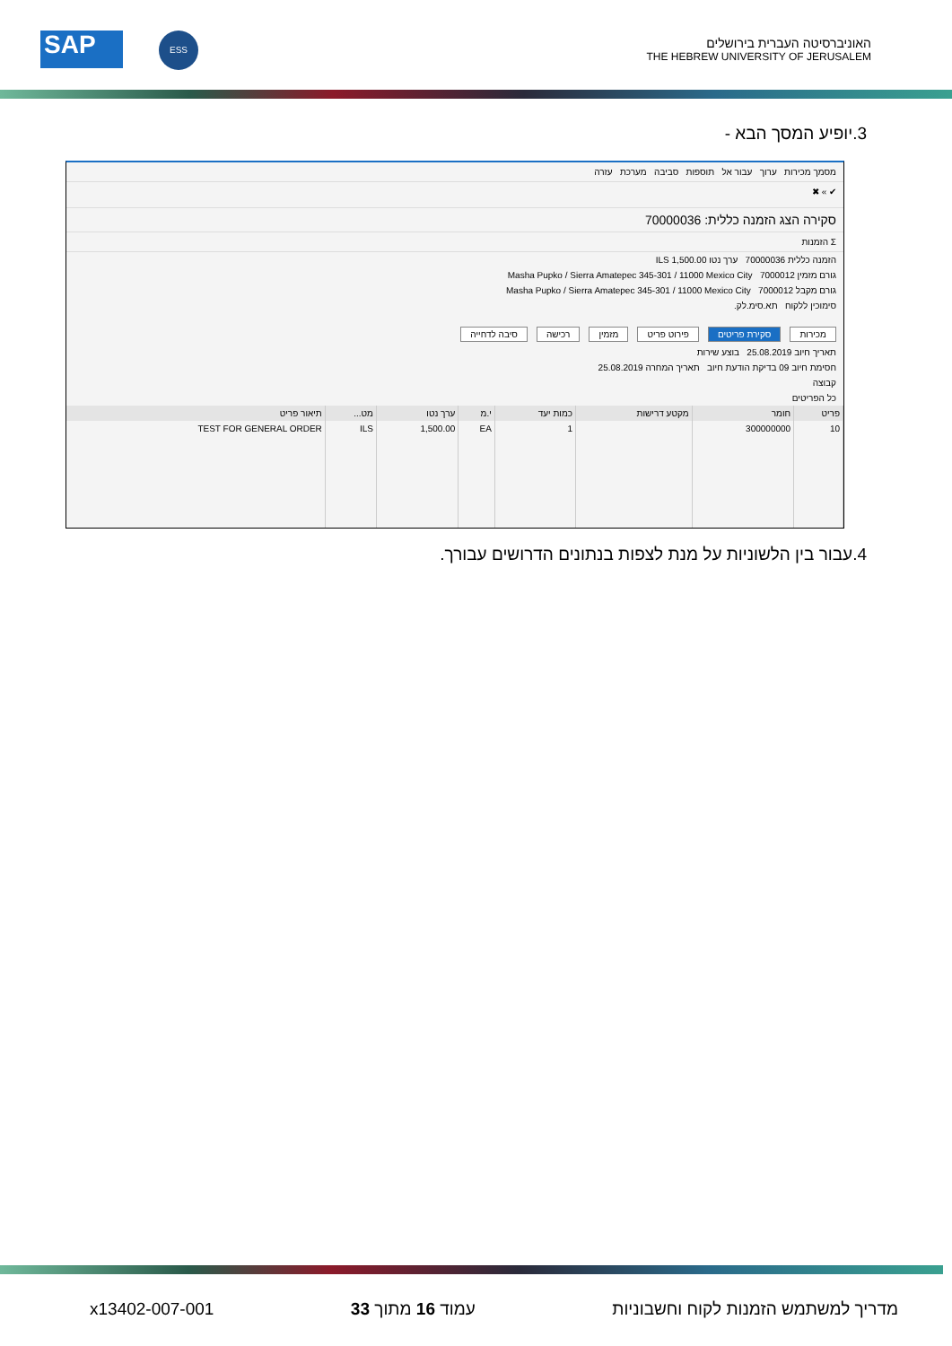SAP ESS
האוניברסיטה העברית בירושלים
THE HEBREW UNIVERSITY OF JERUSALEM
3.יופיע המסך הבא -
מסמך מכירות ערוך עבור אל תוספות סביבה מערכת עזרה
✔ » ✖
סקירה הצג הזמנה כללית: 70000036
Σ הזמנות
הזמנה כללית 70000036 ערך נטו 1,500.00 ILS
גורם מזמין 7000012 Masha Pupko / Sierra Amatepec 345-301 / 11000 Mexico City
גורם מקבל 7000012 Masha Pupko / Sierra Amatepec 345-301 / 11000 Mexico City
סימוכין ללקוח תא.סימ.לק.
מכירות סקירת פריטים פירוט פריט מזמין רכישה סיבה לדחייה
תאריך חיוב 25.08.2019 בוצע שירות
חסימת חיוב 09 בדיקת הודעת חיוב תאריך המחרה 25.08.2019
קבוצה
כל הפריטים
| פריט | חומר | מקטע דרישות | כמות יעד | י.מ | ערך נטו | מט... | תיאור פריט |
| --- | --- | --- | --- | --- | --- | --- | --- |
| 10 | 300000000 | | 1 | EA | 1,500.00 | ILS | TEST FOR GENERAL ORDER |
4.עבור בין הלשוניות על מנת לצפות בנתונים הדרושים עבורך.
x13402-007-001 עמוד 16 מתוך 33 מדריך למשתמש הזמנות לקוח וחשבוניות